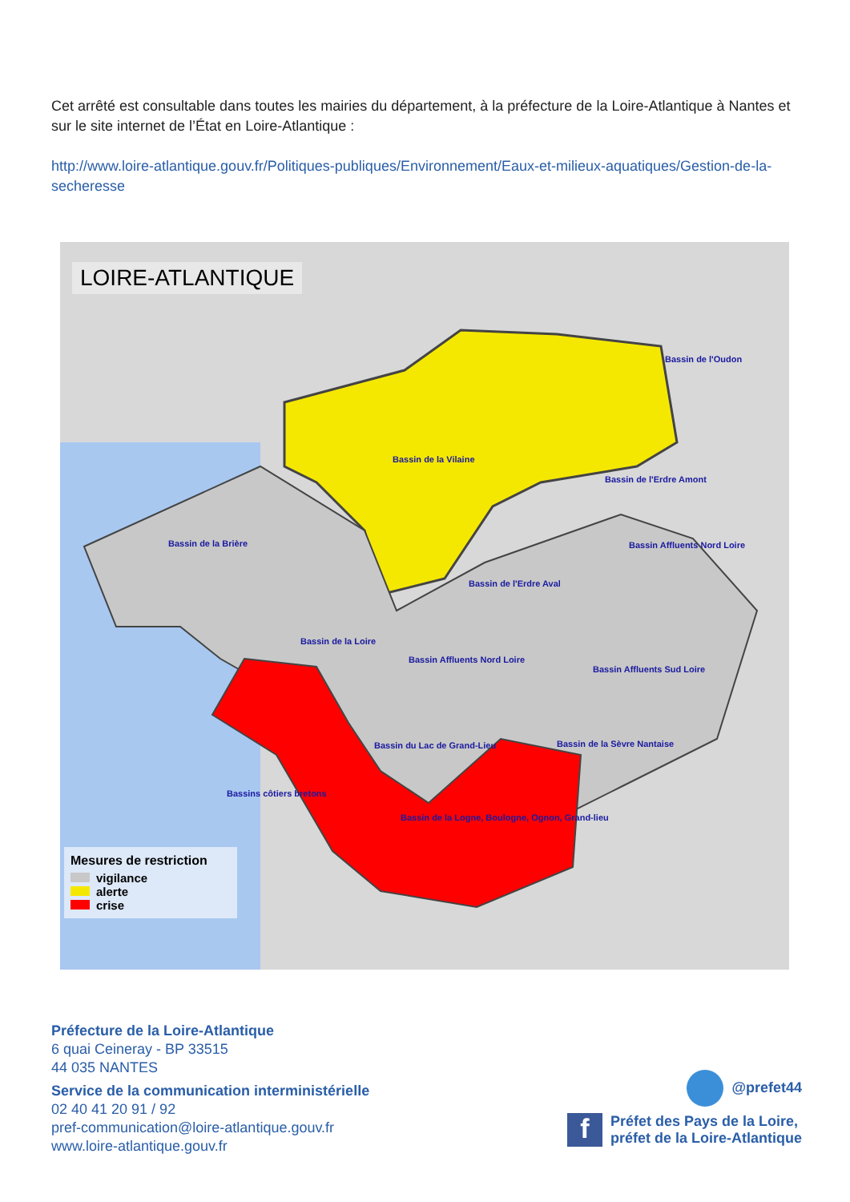Cet arrêté est consultable dans toutes les mairies du département, à la préfecture de la Loire-Atlantique à Nantes et sur le site internet de l’État en Loire-Atlantique :
http://www.loire-atlantique.gouv.fr/Politiques-publiques/Environnement/Eaux-et-milieux-aquatiques/Gestion-de-la-secheresse
LOIRE-ATLANTIQUE
Bassin de l'Oudon
Bassin de la Vilaine
Bassin de l'Erdre Amont
Bassin de la Brière Bassin Affluents Nord Loire
Bassin de l'Erdre Aval
Bassin de la Loire
Bassin Affluents Nord Loire
Bassin Affluents Sud Loire
Bassin du Lac de Grand-Lieu Bassin de la Sèvre Nantaise
Bassins côtiers bretons
Bassin de la Logne, Boulogne, Ognon, Grand-lieu
Mesures de restriction
vigilance
alerte
crise
Préfecture de la Loire-Atlantique
6 quai Ceineray - BP 33515
44 035 NANTES
Service de la communication interministérielle
02 40 41 20 91 / 92
pref-communication@loire-atlantique.gouv.fr
www.loire-atlantique.gouv.fr
@prefet44
f Préfet des Pays de la Loire,
préfet de la Loire-Atlantique